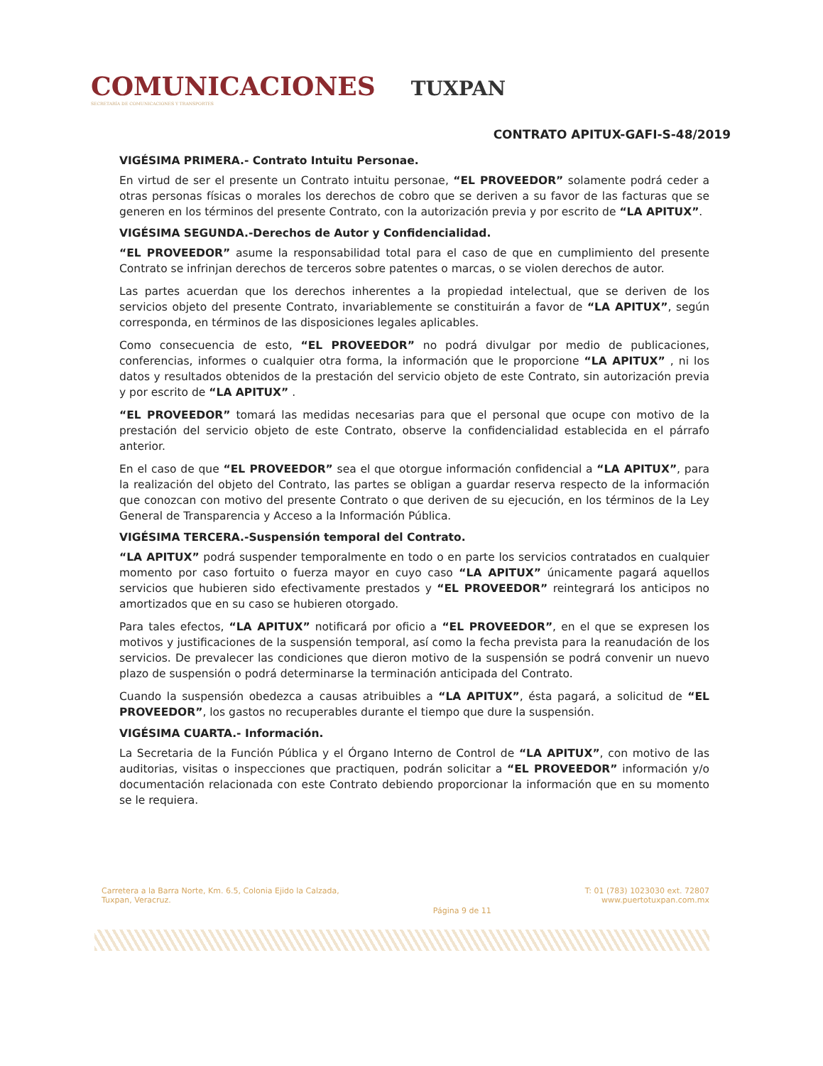COMUNICACIONES
SECRETARÍA DE COMUNICACIONES Y TRANSPORTES
TUXPAN
CONTRATO APITUX-GAFI-S-48/2019
VIGÉSIMA PRIMERA.- Contrato Intuitu Personae.
En virtud de ser el presente un Contrato intuitu personae, “EL PROVEEDOR” solamente podrá ceder a otras personas físicas o morales los derechos de cobro que se deriven a su favor de las facturas que se generen en los términos del presente Contrato, con la autorización previa y por escrito de “LA APITUX”.
VIGÉSIMA SEGUNDA.-Derechos de Autor y Confidencialidad.
“EL PROVEEDOR” asume la responsabilidad total para el caso de que en cumplimiento del presente Contrato se infrinjan derechos de terceros sobre patentes o marcas, o se violen derechos de autor.
Las partes acuerdan que los derechos inherentes a la propiedad intelectual, que se deriven de los servicios objeto del presente Contrato, invariablemente se constituirán a favor de “LA APITUX”, según corresponda, en términos de las disposiciones legales aplicables.
Como consecuencia de esto, “EL PROVEEDOR” no podrá divulgar por medio de publicaciones, conferencias, informes o cualquier otra forma, la información que le proporcione “LA APITUX” , ni los datos y resultados obtenidos de la prestación del servicio objeto de este Contrato, sin autorización previa y por escrito de “LA APITUX” .
“EL PROVEEDOR” tomará las medidas necesarias para que el personal que ocupe con motivo de la prestación del servicio objeto de este Contrato, observe la confidencialidad establecida en el párrafo anterior.
En el caso de que “EL PROVEEDOR” sea el que otorgue información confidencial a “LA APITUX”, para la realización del objeto del Contrato, las partes se obligan a guardar reserva respecto de la información que conozcan con motivo del presente Contrato o que deriven de su ejecución, en los términos de la Ley General de Transparencia y Acceso a la Información Pública.
VIGÉSIMA TERCERA.-Suspensión temporal del Contrato.
“LA APITUX” podrá suspender temporalmente en todo o en parte los servicios contratados en cualquier momento por caso fortuito o fuerza mayor en cuyo caso “LA APITUX” únicamente pagará aquellos servicios que hubieren sido efectivamente prestados y “EL PROVEEDOR” reintegrará los anticipos no amortizados que en su caso se hubieren otorgado.
Para tales efectos, “LA APITUX” notificará por oficio a “EL PROVEEDOR”, en el que se expresen los motivos y justificaciones de la suspensión temporal, así como la fecha prevista para la reanudación de los servicios. De prevalecer las condiciones que dieron motivo de la suspensión se podrá convenir un nuevo plazo de suspensión o podrá determinarse la terminación anticipada del Contrato.
Cuando la suspensión obedezca a causas atribuibles a “LA APITUX”, ésta pagará, a solicitud de “EL PROVEEDOR”, los gastos no recuperables durante el tiempo que dure la suspensión.
VIGÉSIMA CUARTA.- Información.
La Secretaria de la Función Pública y el Órgano Interno de Control de “LA APITUX”, con motivo de las auditorias, visitas o inspecciones que practiquen, podrán solicitar a “EL PROVEEDOR” información y/o documentación relacionada con este Contrato debiendo proporcionar la información que en su momento se le requiera.
Carretera a la Barra Norte, Km. 6.5, Colonia Ejido la Calzada,
Tuxpan, Veracruz.
Página 9 de 11
T: 01 (783) 1023030 ext. 72807
www.puertotuxpan.com.mx